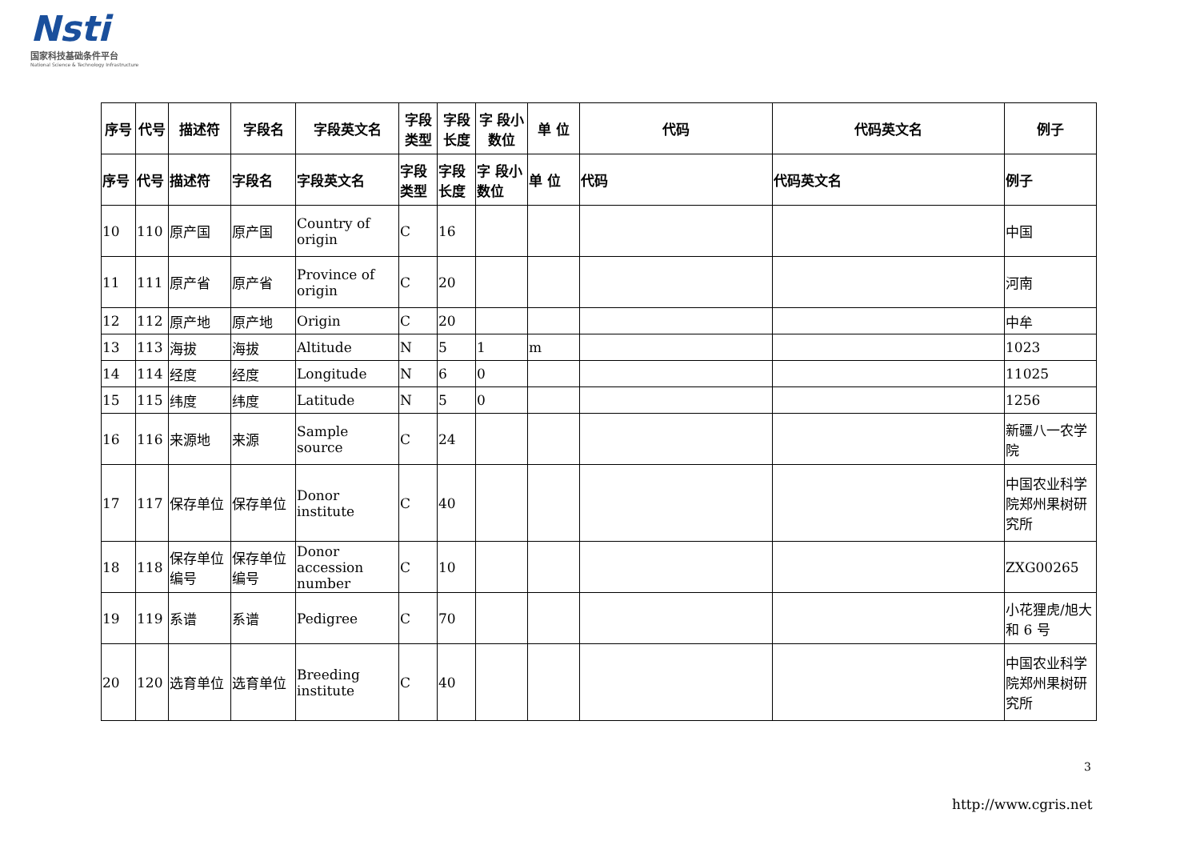Nsti
国家科技基础条件平台
National Science & Technology Infrastructure
| 序号 | 代号 | 描述符 | 字段名 | 字段英文名 | 字段类型 | 字段长度 | 字 段小数位 | 单 位 | 代码 | 代码英文名 | 例子 |
| --- | --- | --- | --- | --- | --- | --- | --- | --- | --- | --- | --- |
| 序号 | 代号 | 描述符 | 字段名 | 字段英文名 | 字段类型 | 字段长度 | 字 段小数位 | 单 位 | 代码 | 代码英文名 | 例子 |
| 10 | 110 | 原产国 | 原产国 | Country of origin | C | 16 | | | | | 中国 |
| 11 | 111 | 原产省 | 原产省 | Province of origin | C | 20 | | | | | 河南 |
| 12 | 112 | 原产地 | 原产地 | Origin | C | 20 | | | | | 中牟 |
| 13 | 113 | 海拔 | 海拔 | Altitude | N | 5 | 1 | m | | | 1023 |
| 14 | 114 | 经度 | 经度 | Longitude | N | 6 | 0 | | | | 11025 |
| 15 | 115 | 纬度 | 纬度 | Latitude | N | 5 | 0 | | | | 1256 |
| 16 | 116 | 来源地 | 来源 | Sample source | C | 24 | | | | | 新疆八一农学院 |
| 17 | 117 | 保存单位 | 保存单位 | Donor institute | C | 40 | | | | | 中国农业科学院郑州果树研究所 |
| 18 | 118 | 保存单位编号 | 保存单位编号 | Donor accession number | C | 10 | | | | | ZXG00265 |
| 19 | 119 | 系谱 | 系谱 | Pedigree | C | 70 | | | | | 小花狸虎/旭大和 6 号 |
| 20 | 120 | 选育单位 | 选育单位 | Breeding institute | C | 40 | | | | | 中国农业科学院郑州果树研究所 |
3
http://www.cgris.net